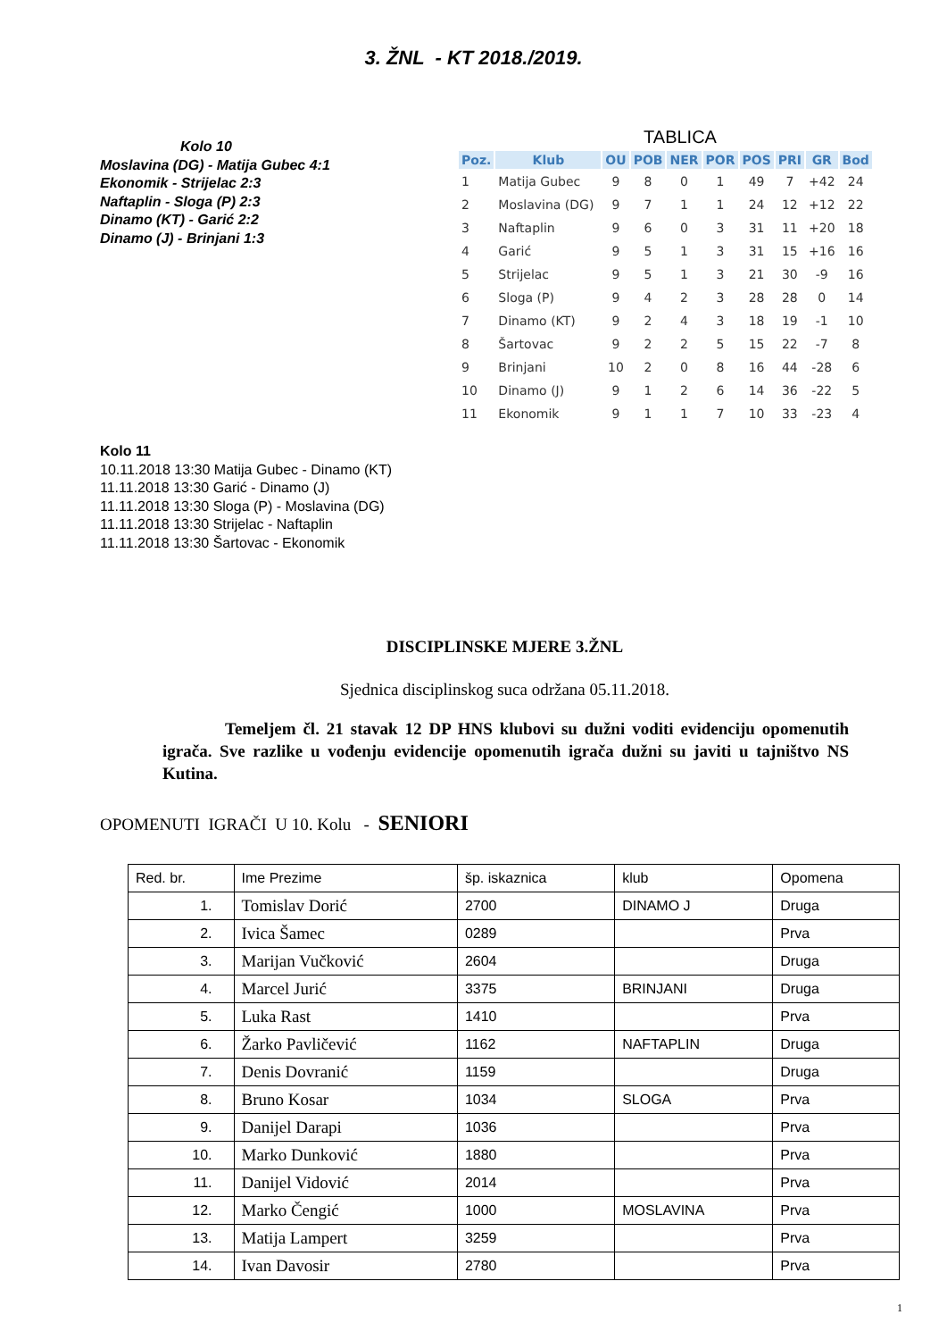3. ŽNL - KT 2018./2019.
Kolo 10
Moslavina (DG) - Matija Gubec 4:1
Ekonomik - Strijelac 2:3
Naftaplin - Sloga (P) 2:3
Dinamo (KT) - Garić 2:2
Dinamo (J) - Brinjani 1:3
TABLICA
| Poz. | Klub | OU | POB | NER | POR | POS | PRI | GR | Bod |
| --- | --- | --- | --- | --- | --- | --- | --- | --- | --- |
| 1 | Matija Gubec | 9 | 8 | 0 | 1 | 49 | 7 | +42 | 24 |
| 2 | Moslavina (DG) | 9 | 7 | 1 | 1 | 24 | 12 | +12 | 22 |
| 3 | Naftaplin | 9 | 6 | 0 | 3 | 31 | 11 | +20 | 18 |
| 4 | Garić | 9 | 5 | 1 | 3 | 31 | 15 | +16 | 16 |
| 5 | Strijelac | 9 | 5 | 1 | 3 | 21 | 30 | -9 | 16 |
| 6 | Sloga (P) | 9 | 4 | 2 | 3 | 28 | 28 | 0 | 14 |
| 7 | Dinamo (KT) | 9 | 2 | 4 | 3 | 18 | 19 | -1 | 10 |
| 8 | Šartovac | 9 | 2 | 2 | 5 | 15 | 22 | -7 | 8 |
| 9 | Brinjani | 10 | 2 | 0 | 8 | 16 | 44 | -28 | 6 |
| 10 | Dinamo (J) | 9 | 1 | 2 | 6 | 14 | 36 | -22 | 5 |
| 11 | Ekonomik | 9 | 1 | 1 | 7 | 10 | 33 | -23 | 4 |
Kolo 11
10.11.2018 13:30 Matija Gubec - Dinamo (KT)
11.11.2018 13:30 Garić - Dinamo (J)
11.11.2018 13:30 Sloga (P) - Moslavina (DG)
11.11.2018 13:30 Strijelac - Naftaplin
11.11.2018 13:30 Šartovac - Ekonomik
DISCIPLINSKE MJERE 3.ŽNL
Sjednica disciplinskog suca održana 05.11.2018.
Temeljem čl. 21 stavak 12 DP HNS klubovi su dužni voditi evidenciju opomenutih igrača. Sve razlike u vođenju evidencije opomenutih igrača dužni su javiti u tajništvo NS Kutina.
OPOMENUTI IGRAČI U 10. Kolu - SENIORI
| Red. br. | Ime Prezime | šp. iskaznica | klub | Opomena |
| --- | --- | --- | --- | --- |
| 1. | Tomislav Dorić | 2700 | DINAMO J | Druga |
| 2. | Ivica Šamec | 0289 | | Prva |
| 3. | Marijan Vučković | 2604 | | Druga |
| 4. | Marcel Jurić | 3375 | BRINJANI | Druga |
| 5. | Luka Rast | 1410 | | Prva |
| 6. | Žarko Pavličević | 1162 | NAFTAPLIN | Druga |
| 7. | Denis Dovranić | 1159 | | Druga |
| 8. | Bruno Kosar | 1034 | SLOGA | Prva |
| 9. | Danijel Darapi | 1036 | | Prva |
| 10. | Marko Dunković | 1880 | | Prva |
| 11. | Danijel Vidović | 2014 | | Prva |
| 12. | Marko Čengić | 1000 | MOSLAVINA | Prva |
| 13. | Matija Lampert | 3259 | | Prva |
| 14. | Ivan Davosir | 2780 | | Prva |
1